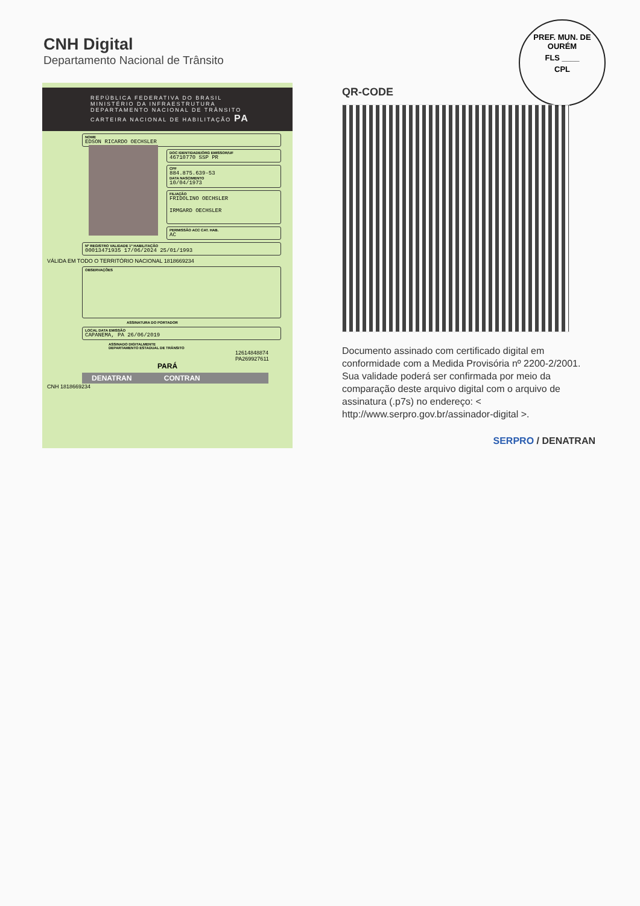CNH Digital
Departamento Nacional de Trânsito
PREF. MUN. DE OURÉM
FLS ____
CPL
REPÚBLICA FEDERATIVA DO BRASIL
MINISTÉRIO DA INFRAESTRUTURA
DEPARTAMENTO NACIONAL DE TRÂNSITO
CARTEIRA NACIONAL DE HABILITAÇÃO PA
NOME
EDSON RICARDO OECHSLER
DOC IDENTIDADE/ÓRG EMISSOR/UF
46710770 SSP PR
CPF
884.875.639-53
DATA NASCIMENTO
10/04/1973
FILIAÇÃO
FRIDOLINO OECHSLER
IRMGARD OECHSLER
PERMISSÃO ACC CAT. HAB.
AC
Nº REGISTRO VALIDADE 1ª HABILITAÇÃO
00013471935 17/06/2024 25/01/1993
VÁLIDA EM TODO O TERRITÓRIO NACIONAL 1818669234
OBSERVAÇÕES
ASSINATURA DO PORTADOR
LOCAL DATA EMISSÃO
CAPANEMA, PA 26/06/2019
ASSINADO DIGITALMENTE
DEPARTAMENTO ESTADUAL DE TRÂNSITO
12614848874
PA269927611
PARÁ
DENATRAN CONTRAN
CNH 1818669234
QR-CODE
Documento assinado com certificado digital em conformidade com a Medida Provisória nº 2200-2/2001. Sua validade poderá ser confirmada por meio da comparação deste arquivo digital com o arquivo de assinatura (.p7s) no endereço: < http://www.serpro.gov.br/assinador-digital >.
SERPRO / DENATRAN